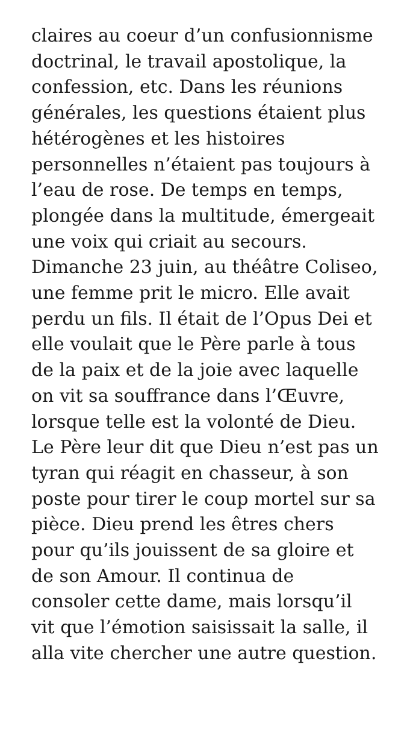claires au coeur d’un confusionnisme
doctrinal, le travail apostolique, la
confession, etc. Dans les réunions
générales, les questions étaient plus
hétérogènes et les histoires
personnelles n’étaient pas toujours à
l’eau de rose. De temps en temps,
plongée dans la multitude, émergeait
une voix qui criait au secours.
Dimanche 23 juin, au théâtre Coliseo,
une femme prit le micro. Elle avait
perdu un fils. Il était de l’Opus Dei et
elle voulait que le Père parle à tous
de la paix et de la joie avec laquelle
on vit sa souffrance dans l’Œuvre,
lorsque telle est la volonté de Dieu.
Le Père leur dit que Dieu n’est pas un
tyran qui réagit en chasseur, à son
poste pour tirer le coup mortel sur sa
pièce. Dieu prend les êtres chers
pour qu’ils jouissent de sa gloire et
de son Amour. Il continua de
consoler cette dame, mais lorsqu’il
vit que l’émotion saisissait la salle, il
alla vite chercher une autre question.